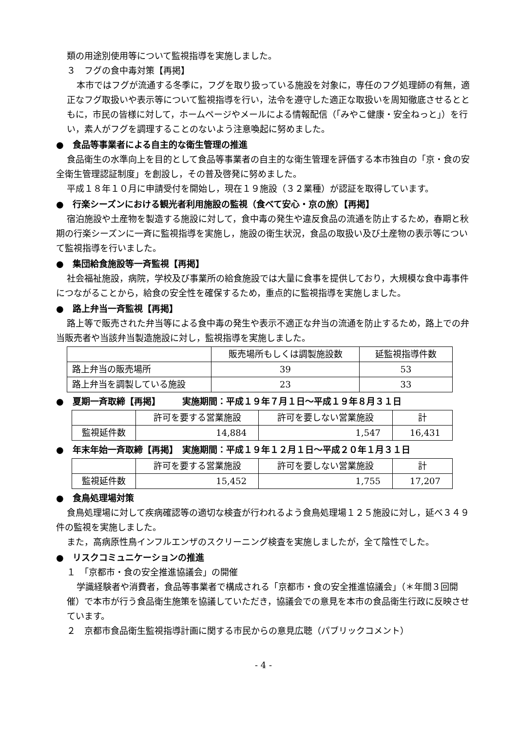類の用途別使用等について監視指導を実施しました。
３　フグの食中毒対策【再掲】
本市ではフグが流通する冬季に，フグを取り扱っている施設を対象に，専任のフグ処理師の有無，適正なフグ取扱いや表示等について監視指導を行い，法令を遵守した適正な取扱いを周知徹底させるとともに，市民の皆様に対して，ホームページやメールによる情報配信（「みやこ健康・安全ねっと」）を行い，素人がフグを調理することのないよう注意喚起に努めました。
●　食品等事業者による自主的な衛生管理の推進
食品衛生の水準向上を目的として食品等事業者の自主的な衛生管理を評価する本市独自の「京・食の安全衛生管理認証制度」を創設し，その普及啓発に努めました。
平成１８年１０月に申請受付を開始し，現在１９施設（３２業種）が認証を取得しています。
●　行楽シーズンにおける観光者利用施設の監視（食べて安心・京の旅）【再掲】
宿泊施設や土産物を製造する施設に対して，食中毒の発生や違反食品の流通を防止するため，春期と秋期の行楽シーズンに一斉に監視指導を実施し，施設の衛生状況，食品の取扱い及び土産物の表示等について監視指導を行いました。
●　集団給食施設等一斉監視【再掲】
社会福祉施設，病院，学校及び事業所の給食施設では大量に食事を提供しており，大規模な食中毒事件につながることから，給食の安全性を確保するため，重点的に監視指導を実施しました。
●　路上弁当一斉監視【再掲】
路上等で販売された弁当等による食中毒の発生や表示不適正な弁当の流通を防止するため，路上での弁当販売者や当該弁当製造施設に対し，監視指導を実施しました。
| | 販売場所もしくは調製施設数 | 延監視指導件数 |
| --- | --- | --- |
| 路上弁当の販売場所 | 39 | 53 |
| 路上弁当を調製している施設 | 23 | 33 |
●　夏期一斉取締【再掲】　　　実施期間：平成１９年７月１日～平成１９年８月３１日
| | 許可を要する営業施設 | 許可を要しない営業施設 | 計 |
| --- | --- | --- | --- |
| 監視延件数 | 14,884 | 1,547 | 16,431 |
●　年末年始一斉取締【再掲】　実施期間：平成１９年１２月１日～平成２０年１月３１日
| | 許可を要する営業施設 | 許可を要しない営業施設 | 計 |
| --- | --- | --- | --- |
| 監視延件数 | 15,452 | 1,755 | 17,207 |
●　食鳥処理場対策
食鳥処理場に対して疾病確認等の適切な検査が行われるよう食鳥処理場１２５施設に対し，延べ３４９件の監視を実施しました。
また，高病原性鳥インフルエンザのスクリーニング検査を実施しましたが，全て陰性でした。
●　リスクコミュニケーションの推進
１　「京都市・食の安全推進協議会」の開催
学識経験者や消費者，食品等事業者で構成される「京都市・食の安全推進協議会」（＊年間３回開催）で本市が行う食品衛生施策を協議していただき，協議会での意見を本市の食品衛生行政に反映させています。
２　京都市食品衛生監視指導計画に関する市民からの意見広聴（パブリックコメント）
- 4 -